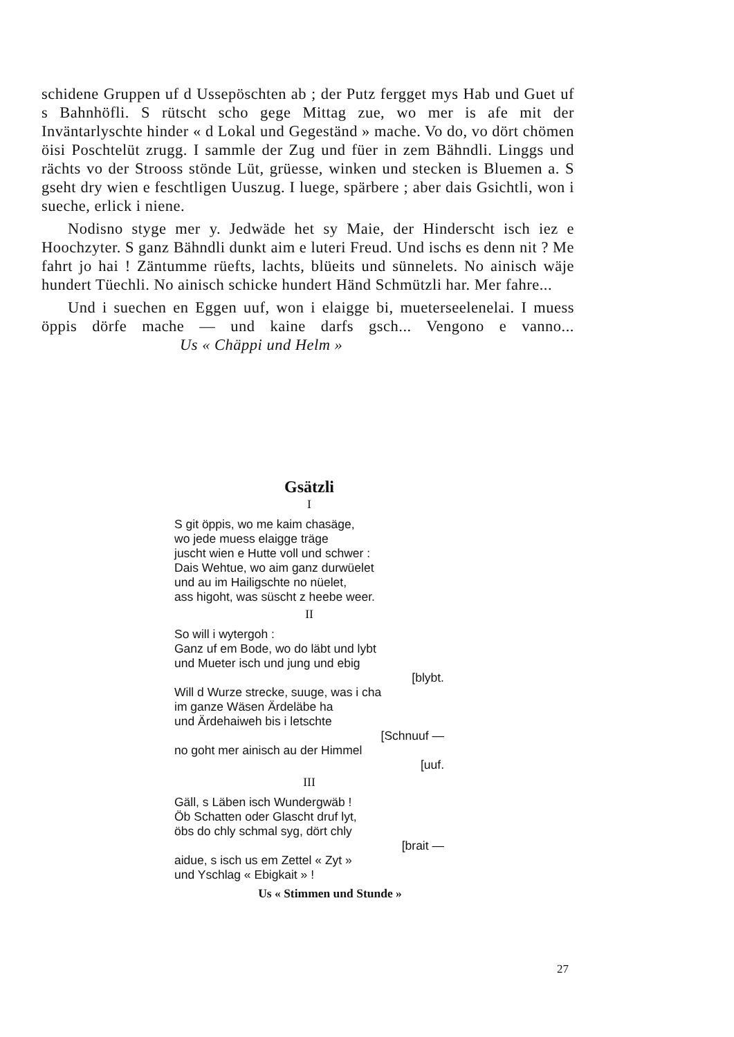schidene Gruppen uf d Ussepöschten ab ; der Putz fergget mys Hab und Guet uf s Bahnhöfli. S rütscht scho gege Mittag zue, wo mer is afe mit der Inväntarlyschte hinder « d Lokal und Gegeständ » mache. Vo do, vo dört chömen öisi Poschtelüt zrugg. I sammle der Zug und füer in zem Bähndli. Linggs und rächts vo der Strooss stönde Lüt, grüesse, winken und stecken is Bluemen a. S gseht dry wien e feschtligen Uuszug. I luege, spärbere ; aber dais Gsichtli, won i sueche, erlick i niene.
Nodisno styge mer y. Jedwäde het sy Maie, der Hinderscht isch iez e Hoochzyter. S ganz Bähndli dunkt aim e luteri Freud. Und ischs es denn nit ? Me fahrt jo hai ! Zäntumme rüefts, lachts, blüeits und sünnelets. No ainisch wäje hundert Tüechli. No ainisch schicke hundert Händ Schmützli har. Mer fahre...
Und i suechen en Eggen uuf, won i elaigge bi, mueterseelenelai. I muess öppis dörfe mache — und kaine darfs gsch... Vengono e vanno... Us « Chäppi und Helm »
Gsätzli
I
S git öppis, wo me kaim chasäge,
wo jede muess elaigge träge
juscht wien e Hutte voll und schwer :
Dais Wehtue, wo aim ganz durwüelet
und au im Hailigschte no nüelet,
ass higoht, was süscht z heebe weer.
II
So will i wytergoh :
Ganz uf em Bode, wo do läbt und lybt
und Mueter isch und jung und ebig
[blybt.
Will d Wurze strecke, suuge, was i cha
im ganze Wäsen Ärdeläbe ha
und Ärdehaiweh bis i letschte
[Schnuuf —
no goht mer ainisch au der Himmel
[uuf.
III
Gäll, s Läben isch Wundergwäb !
Öb Schatten oder Glascht druf lyt,
öbs do chly schmal syg, dört chly
[brait —
aidue, s isch us em Zettel « Zyt »
und Yschlag « Ebigkait » !
Us « Stimmen und Stunde »
27